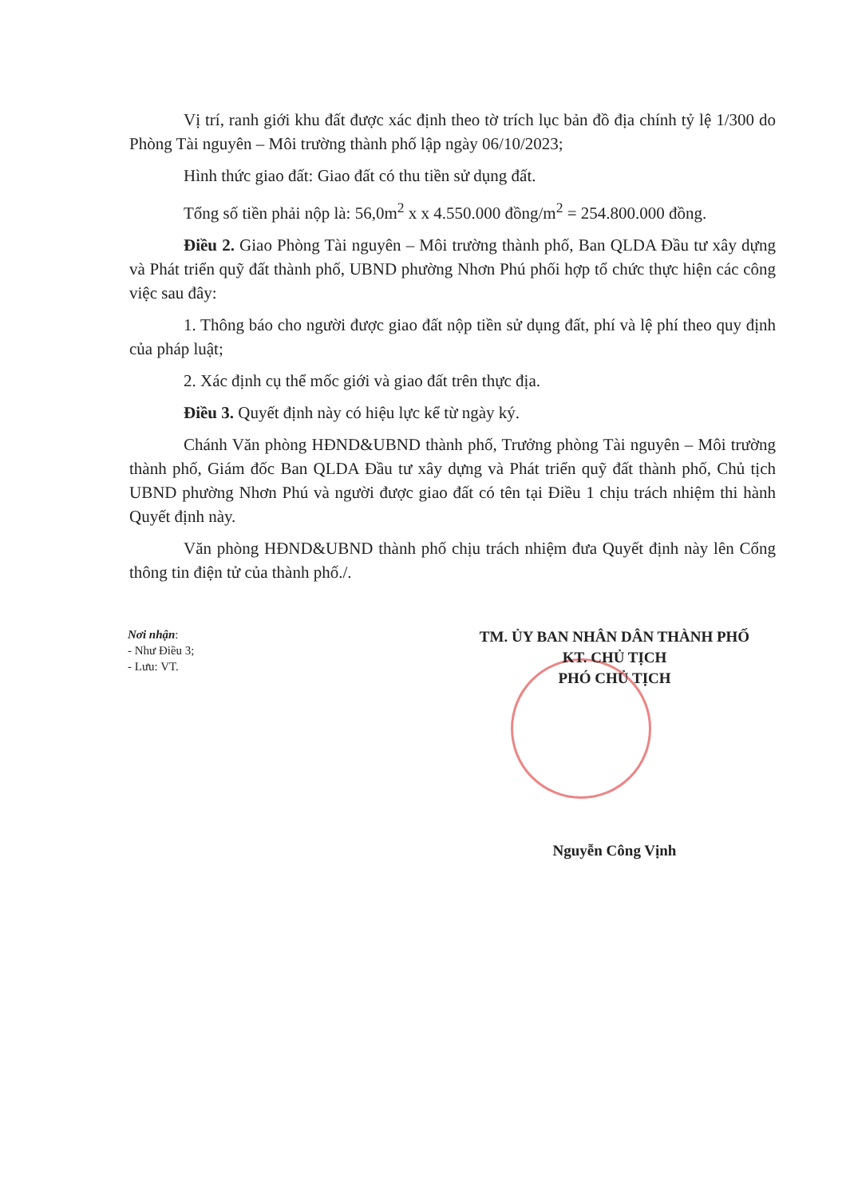Vị trí, ranh giới khu đất được xác định theo tờ trích lục bản đồ địa chính tỷ lệ 1/300 do Phòng Tài nguyên – Môi trường thành phố lập ngày 06/10/2023;
Hình thức giao đất: Giao đất có thu tiền sử dụng đất.
Tổng số tiền phải nộp là: 56,0m<sup>2</sup> x x 4.550.000 đồng/m<sup>2</sup> = 254.800.000 đồng.
Điều 2. Giao Phòng Tài nguyên – Môi trường thành phố, Ban QLDA Đầu tư xây dựng và Phát triển quỹ đất thành phố, UBND phường Nhơn Phú phối hợp tổ chức thực hiện các công việc sau đây:
1. Thông báo cho người được giao đất nộp tiền sử dụng đất, phí và lệ phí theo quy định của pháp luật;
2. Xác định cụ thể mốc giới và giao đất trên thực địa.
Điều 3. Quyết định này có hiệu lực kể từ ngày ký.
Chánh Văn phòng HĐND&UBND thành phố, Trưởng phòng Tài nguyên – Môi trường thành phố, Giám đốc Ban QLDA Đầu tư xây dựng và Phát triển quỹ đất thành phố, Chủ tịch UBND phường Nhơn Phú và người được giao đất có tên tại Điều 1 chịu trách nhiệm thi hành Quyết định này.
Văn phòng HĐND&UBND thành phố chịu trách nhiệm đưa Quyết định này lên Cổng thông tin điện tử của thành phố./.
Nơi nhận:
- Như Điều 3;
- Lưu: VT.
TM. ỦY BAN NHÂN DÂN THÀNH PHỐ
KT. CHỦ TỊCH
PHÓ CHỦ TỊCH
Nguyễn Công Vịnh